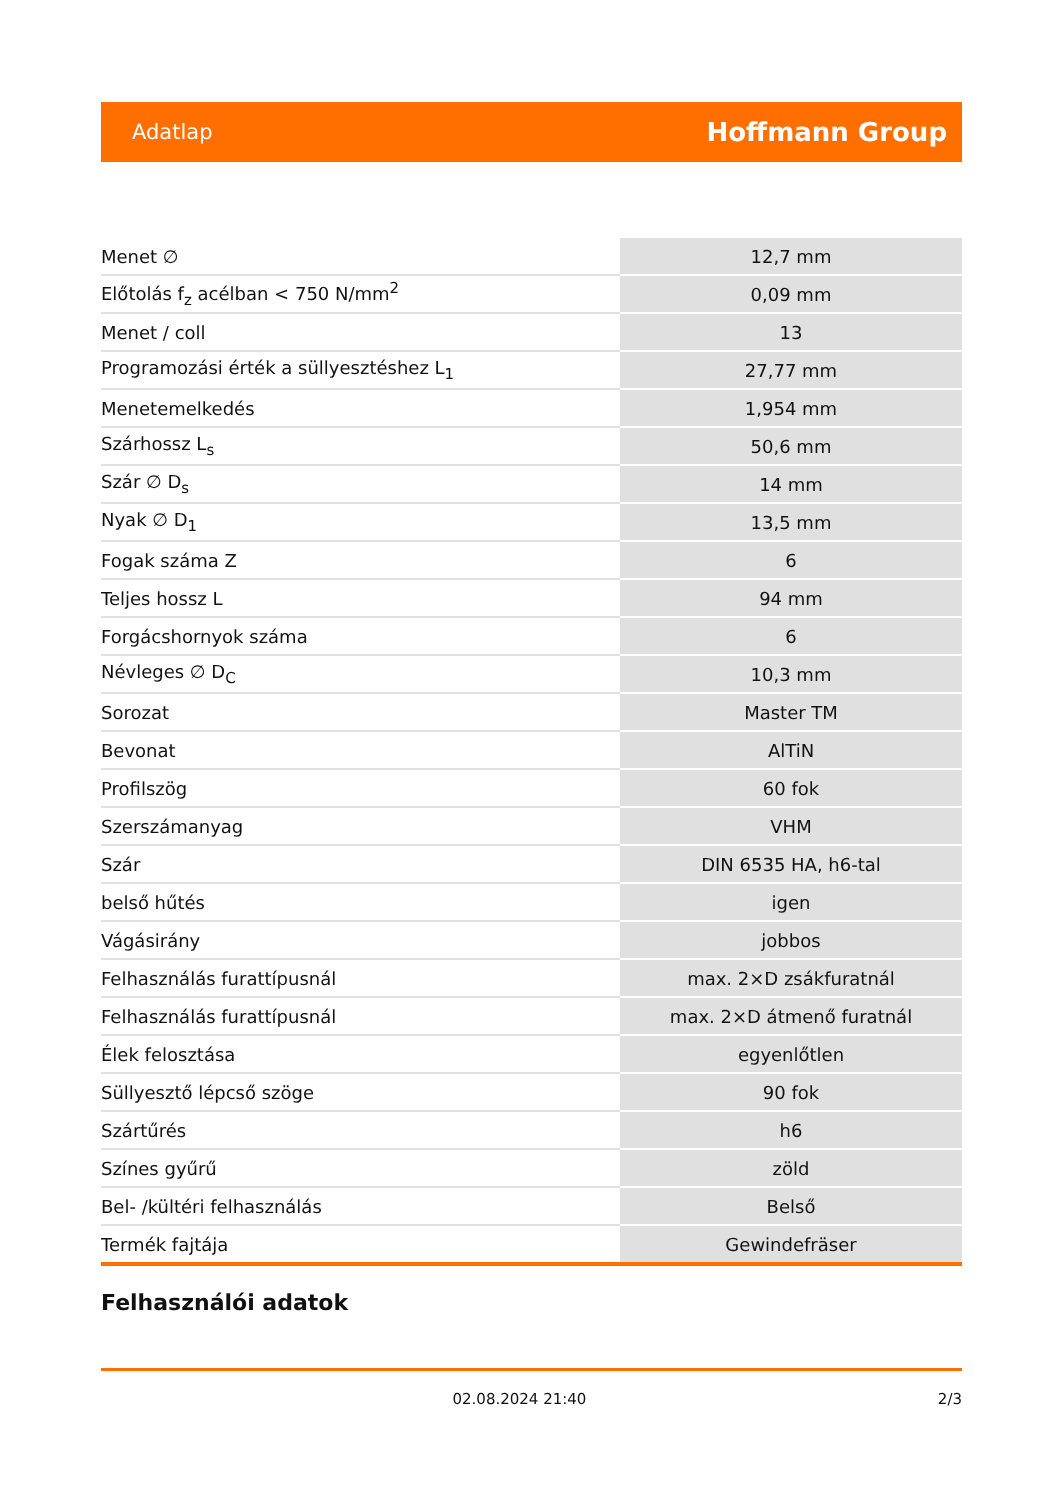Adatlap Hoffmann Group
| Menet ∅ | 12,7 mm |
| Előtolás f<sub>z</sub> acélban < 750 N/mm<sup>2</sup> | 0,09 mm |
| Menet / coll | 13 |
| Programozási érték a süllyesztéshez L<sub>1</sub> | 27,77 mm |
| Menetemelkedés | 1,954 mm |
| Szárhossz L<sub>s</sub> | 50,6 mm |
| Szár ∅ D<sub>s</sub> | 14 mm |
| Nyak ∅ D<sub>1</sub> | 13,5 mm |
| Fogak száma Z | 6 |
| Teljes hossz L | 94 mm |
| Forgácshornyok száma | 6 |
| Névleges ∅ D<sub>C</sub> | 10,3 mm |
| Sorozat | Master TM |
| Bevonat | AlTiN |
| Profilszög | 60 fok |
| Szerszámanyag | VHM |
| Szár | DIN 6535 HA, h6-tal |
| belső hűtés | igen |
| Vágásirány | jobbos |
| Felhasználás furattípusnál | max. 2×D zsákfuratnál |
| Felhasználás furattípusnál | max. 2×D átmenő furatnál |
| Élek felosztása | egyenlőtlen |
| Süllyesztő lépcső szöge | 90 fok |
| Szártűrés | h6 |
| Színes gyűrű | zöld |
| Bel- /kültéri felhasználás | Belső |
| Termék fajtája | Gewindefräser |
Felhasználói adatok
02.08.2024 21:40 2/3